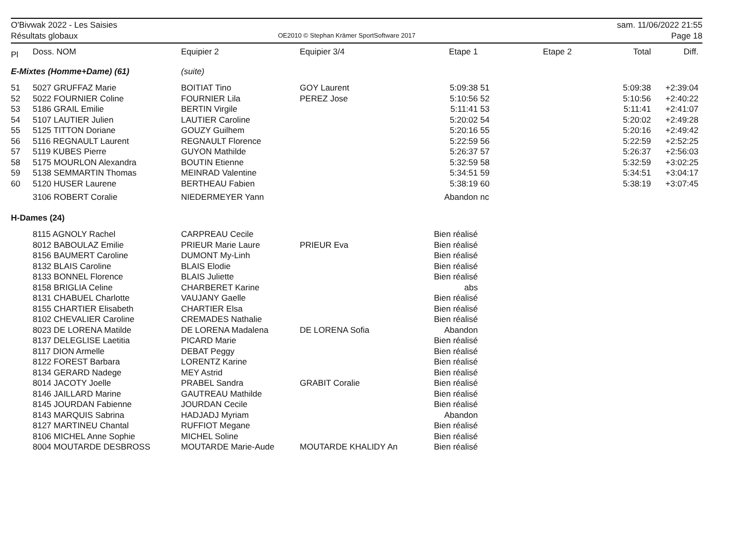O'Bivwak 2022 - Les Saisies
Résultats globaux
OE2010 © Stephan Krämer SportSoftware 2017
sam. 11/06/2022 21:55
Page 18
| Pl | Doss. NOM | Equipier 2 | Equipier 3/4 | Etape 1 | | Etape 2 | Total | Diff. |
| --- | --- | --- | --- | --- | --- | --- | --- | --- |
| E-Mixtes (Homme+Dame) (61) | | (suite) | | | | | | |
| 51 | 5027 GRUFFAZ Marie | BOITIAT Tino | GOY Laurent | 5:09:38 | 51 | | 5:09:38 | +2:39:04 |
| 52 | 5022 FOURNIER Coline | FOURNIER Lila | PEREZ Jose | 5:10:56 | 52 | | 5:10:56 | +2:40:22 |
| 53 | 5186 GRAIL Emilie | BERTIN Virgile | | 5:11:41 | 53 | | 5:11:41 | +2:41:07 |
| 54 | 5107 LAUTIER Julien | LAUTIER Caroline | | 5:20:02 | 54 | | 5:20:02 | +2:49:28 |
| 55 | 5125 TITTON Doriane | GOUZY Guilhem | | 5:20:16 | 55 | | 5:20:16 | +2:49:42 |
| 56 | 5116 REGNAULT Laurent | REGNAULT Florence | | 5:22:59 | 56 | | 5:22:59 | +2:52:25 |
| 57 | 5119 KUBES Pierre | GUYON Mathilde | | 5:26:37 | 57 | | 5:26:37 | +2:56:03 |
| 58 | 5175 MOURLON Alexandra | BOUTIN Etienne | | 5:32:59 | 58 | | 5:32:59 | +3:02:25 |
| 59 | 5138 SEMMARTIN Thomas | MEINRAD Valentine | | 5:34:51 | 59 | | 5:34:51 | +3:04:17 |
| 60 | 5120 HUSER Laurene | BERTHEAU Fabien | | 5:38:19 | 60 | | 5:38:19 | +3:07:45 |
| | 3106 ROBERT Coralie | NIEDERMEYER Yann | | Abandon | nc | | | |
| H-Dames (24) | | | | | | | | |
| | 8115 AGNOLY Rachel | CARPREAU Cecile | | Bien réalisé | | | | |
| | 8012 BABOULAZ Emilie | PRIEUR Marie Laure | PRIEUR Eva | Bien réalisé | | | | |
| | 8156 BAUMERT Caroline | DUMONT My-Linh | | Bien réalisé | | | | |
| | 8132 BLAIS Caroline | BLAIS Elodie | | Bien réalisé | | | | |
| | 8133 BONNEL Florence | BLAIS Juliette | | Bien réalisé | | | | |
| | 8158 BRIGLIA Celine | CHARBERET Karine | | abs | | | | |
| | 8131 CHABUEL Charlotte | VAUJANY Gaelle | | Bien réalisé | | | | |
| | 8155 CHARTIER Elisabeth | CHARTIER Elsa | | Bien réalisé | | | | |
| | 8102 CHEVALIER Caroline | CREMADES Nathalie | | Bien réalisé | | | | |
| | 8023 DE LORENA Matilde | DE LORENA Madalena | DE LORENA Sofia | Abandon | | | | |
| | 8137 DELEGLISE Laetitia | PICARD Marie | | Bien réalisé | | | | |
| | 8117 DION Armelle | DEBAT Peggy | | Bien réalisé | | | | |
| | 8122 FOREST Barbara | LORENTZ Karine | | Bien réalisé | | | | |
| | 8134 GERARD Nadege | MEY Astrid | | Bien réalisé | | | | |
| | 8014 JACOTY Joelle | PRABEL Sandra | GRABIT Coralie | Bien réalisé | | | | |
| | 8146 JAILLARD Marine | GAUTREAU Mathilde | | Bien réalisé | | | | |
| | 8145 JOURDAN Fabienne | JOURDAN Cecile | | Bien réalisé | | | | |
| | 8143 MARQUIS Sabrina | HADJADJ Myriam | | Abandon | | | | |
| | 8127 MARTINEU Chantal | RUFFIOT Megane | | Bien réalisé | | | | |
| | 8106 MICHEL Anne Sophie | MICHEL Soline | | Bien réalisé | | | | |
| | 8004 MOUTARDE DESBROSS | MOUTARDE Marie-Aude | MOUTARDE KHALIDY An | Bien réalisé | | | | |